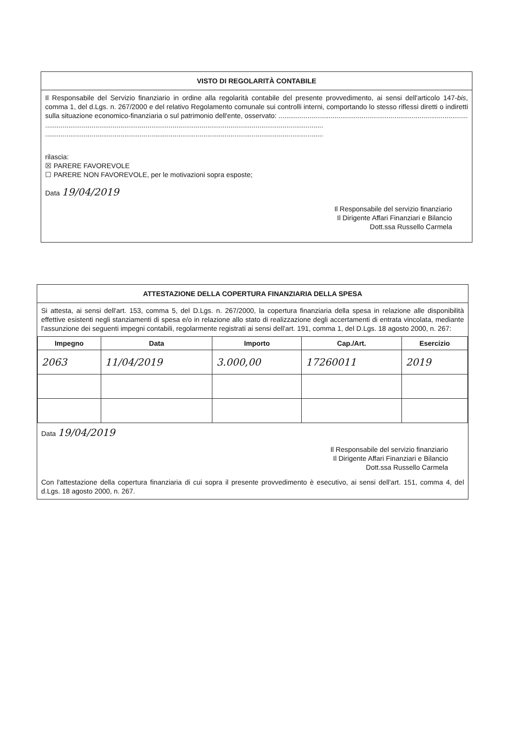VISTO DI REGOLARITÀ CONTABILE
Il Responsabile del Servizio finanziario in ordine alla regolarità contabile del presente provvedimento, ai sensi dell'articolo 147-bis, comma 1, del d.Lgs. n. 267/2000 e del relativo Regolamento comunale sui controlli interni, comportando lo stesso riflessi diretti o indiretti sulla situazione economico-finanziaria o sul patrimonio dell'ente, osservato: ..................................................................................................
................................................................................................................................................
................................................................................................................................................
rilascia:
☒ PARERE FAVOREVOLE
☐ PARERE NON FAVOREVOLE, per le motivazioni sopra esposte;
Data 19/04/2019
Il Responsabile del servizio finanziario
Il Dirigente Affari Finanziari e Bilancio
Dott.ssa Russello Carmela
ATTESTAZIONE DELLA COPERTURA FINANZIARIA DELLA SPESA
Si attesta, ai sensi dell'art. 153, comma 5, del D.Lgs. n. 267/2000, la copertura finanziaria della spesa in relazione alle disponibilità effettive esistenti negli stanziamenti di spesa e/o in relazione allo stato di realizzazione degli accertamenti di entrata vincolata, mediante l'assunzione dei seguenti impegni contabili, regolarmente registrati ai sensi dell'art. 191, comma 1, del D.Lgs. 18 agosto 2000, n. 267:
| Impegno | Data | Importo | Cap./Art. | Esercizio |
| --- | --- | --- | --- | --- |
| 2063 | 11/04/2019 | 3.000,00 | 17260011 | 2019 |
Data 19/04/2019
Il Responsabile del servizio finanziario
Il Dirigente Affari Finanziari e Bilancio
Dott.ssa Russello Carmela
Con l'attestazione della copertura finanziaria di cui sopra il presente provvedimento è esecutivo, ai sensi dell'art. 151, comma 4, del d.Lgs. 18 agosto 2000, n. 267.